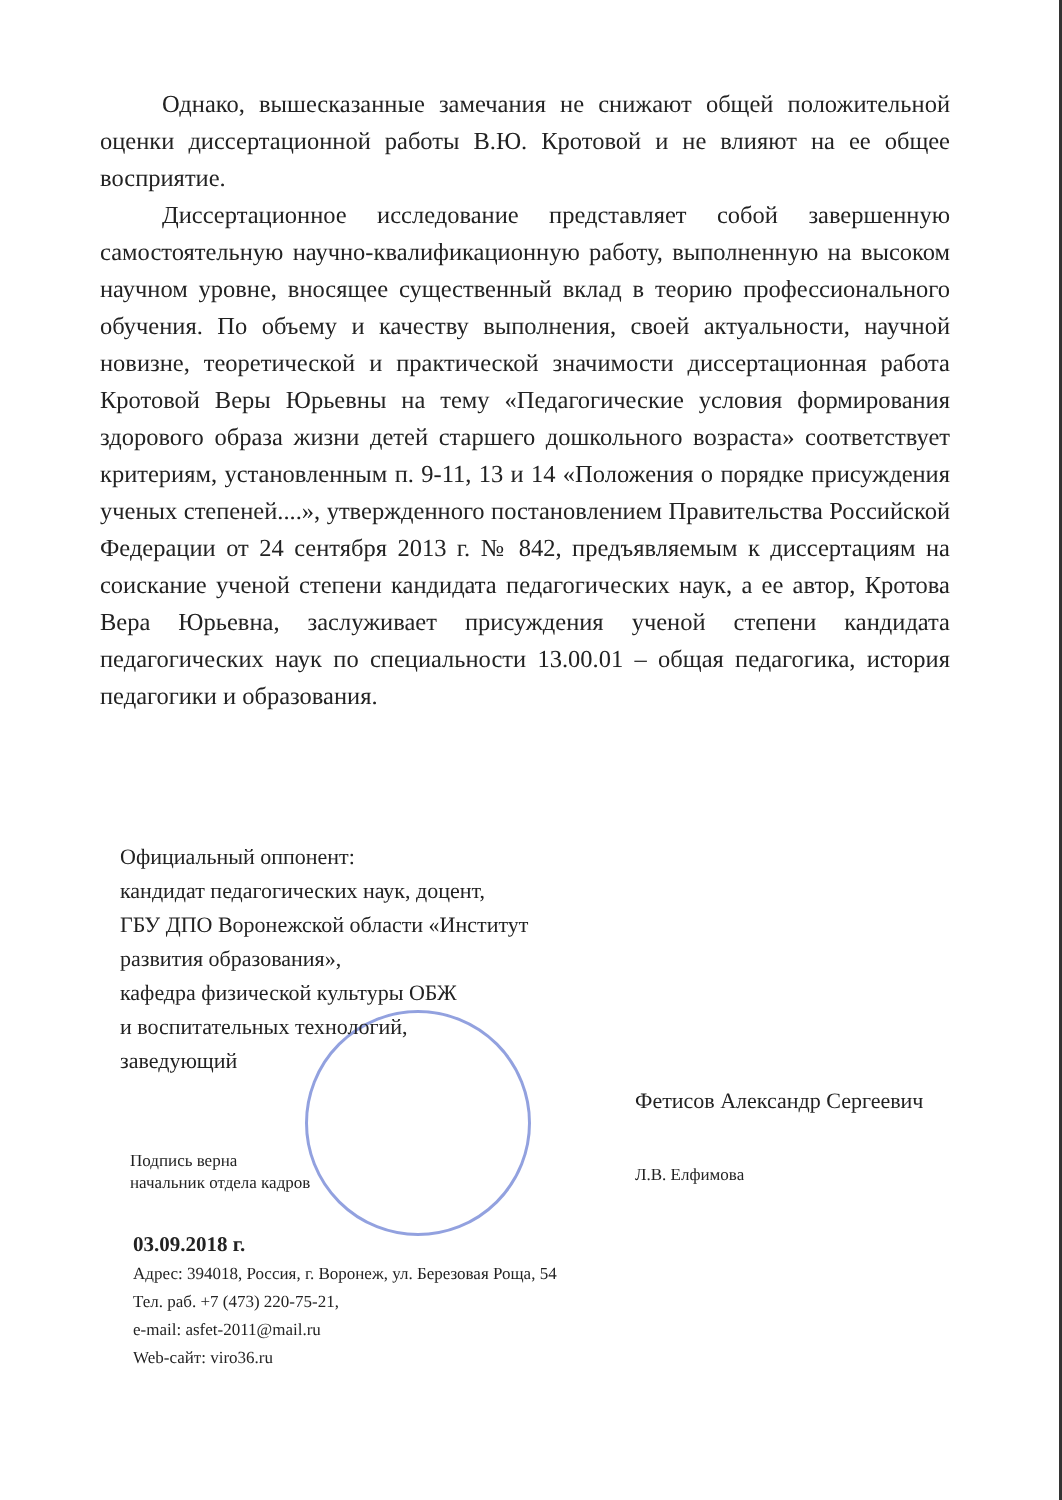Однако, вышесказанные замечания не снижают общей положительной оценки диссертационной работы В.Ю. Кротовой и не влияют на ее общее восприятие.
Диссертационное исследование представляет собой завершенную самостоятельную научно-квалификационную работу, выполненную на высоком научном уровне, вносящее существенный вклад в теорию профессионального обучения. По объему и качеству выполнения, своей актуальности, научной новизне, теоретической и практической значимости диссертационная работа Кротовой Веры Юрьевны на тему «Педагогические условия формирования здорового образа жизни детей старшего дошкольного возраста» соответствует критериям, установленным п. 9-11, 13 и 14 «Положения о порядке присуждения ученых степеней....», утвержденного постановлением Правительства Российской Федерации от 24 сентября 2013 г. № 842, предъявляемым к диссертациям на соискание ученой степени кандидата педагогических наук, а ее автор, Кротова Вера Юрьевна, заслуживает присуждения ученой степени кандидата педагогических наук по специальности 13.00.01 – общая педагогика, история педагогики и образования.
Официальный оппонент:
кандидат педагогических наук, доцент,
ГБУ ДПО Воронежской области «Институт
развития образования»,
кафедра физической культуры ОБЖ
и воспитательных технологий,
заведующий
Фетисов Александр Сергеевич
Подпись верна
начальник отдела кадров
Л.В. Елфимова
03.09.2018 г.
Адрес: 394018, Россия, г. Воронеж, ул. Березовая Роща, 54
Тел. раб. +7 (473) 220-75-21,
e-mail: asfet-2011@mail.ru
Web-сайт: viro36.ru